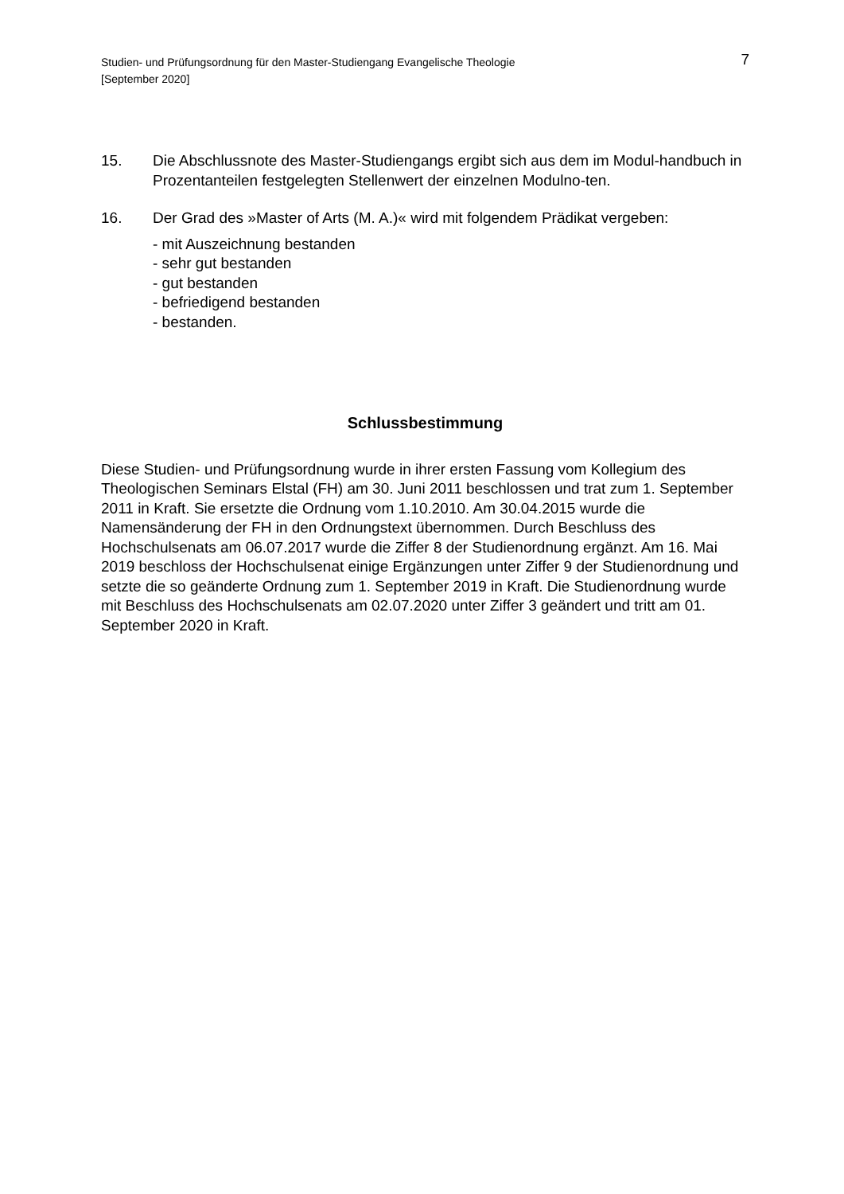Studien- und Prüfungsordnung für den Master-Studiengang Evangelische Theologie
[September 2020]
7
15. Die Abschlussnote des Master-Studiengangs ergibt sich aus dem im Modul-handbuch in Prozentanteilen festgelegten Stellenwert der einzelnen Modulno-ten.
16. Der Grad des »Master of Arts (M. A.)« wird mit folgendem Prädikat vergeben:
- mit Auszeichnung bestanden
- sehr gut bestanden
- gut bestanden
- befriedigend bestanden
- bestanden.
Schlussbestimmung
Diese Studien- und Prüfungsordnung wurde in ihrer ersten Fassung vom Kollegium des Theologischen Seminars Elstal (FH) am 30. Juni 2011 beschlossen und trat zum 1. September 2011 in Kraft. Sie ersetzte die Ordnung vom 1.10.2010. Am 30.04.2015 wurde die Namensänderung der FH in den Ordnungstext übernommen. Durch Beschluss des Hochschulsenats am 06.07.2017 wurde die Ziffer 8 der Studienordnung ergänzt. Am 16. Mai 2019 beschloss der Hochschulsenat einige Ergänzungen unter Ziffer 9 der Studienordnung und setzte die so geänderte Ordnung zum 1. September 2019 in Kraft. Die Studienordnung wurde mit Beschluss des Hochschulsenats am 02.07.2020 unter Ziffer 3 geändert und tritt am 01. September 2020 in Kraft.